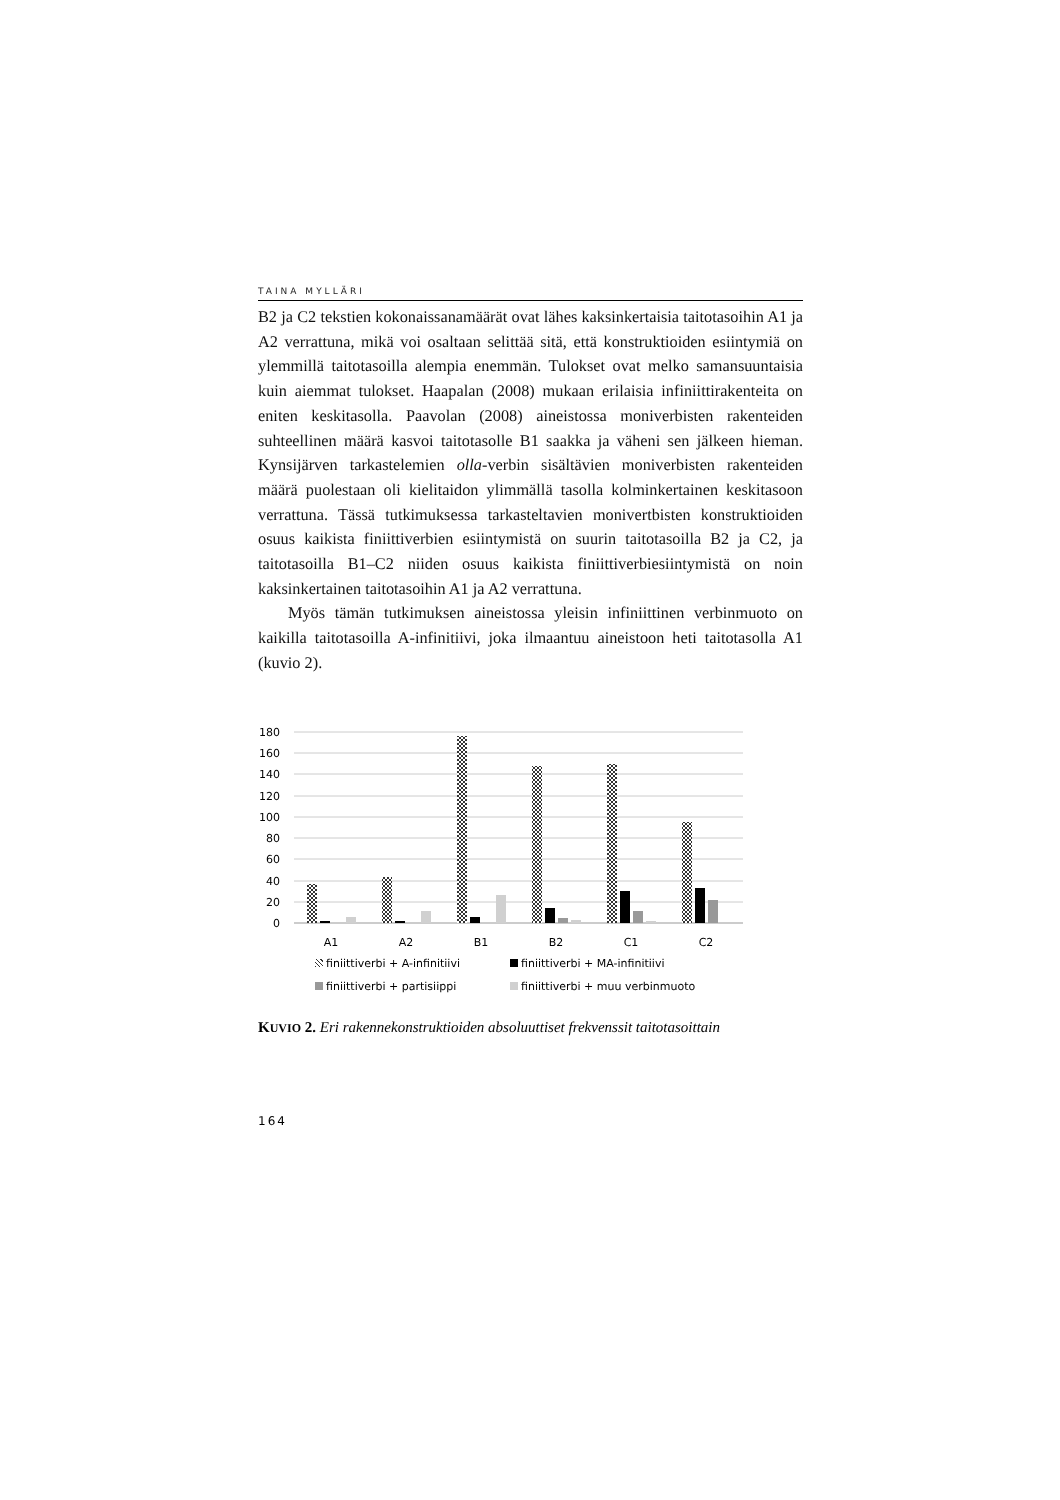TAINA MYLLÄRI
B2 ja C2 tekstien kokonaissanamäärät ovat lähes kaksinkertaisia taito­tasoihin A1 ja A2 verrattuna, mikä voi osaltaan selittää sitä, että konst­ruktioiden esiintymiä on ylemmillä taitotasoilla alempia enemmän. Tulokset ovat melko samansuuntaisia kuin aiemmat tulokset. Haapa­lan (2008) mukaan erilaisia infiniittirakenteita on eniten keskitasolla. Paavolan (2008) aineistossa moniverbisten rakenteiden suhteellinen määrä kasvoi taitotasolle B1 saakka ja väheni sen jälkeen hieman. Kynsi­järven tarkastelemien olla-verbin sisältävien moniverbisten rakenteiden määrä puolestaan oli kielitaidon ylimmällä tasolla kolminkertainen keskitasoon verrattuna. Tässä tutkimuksessa tarkasteltavien monivertbisten konstruktioiden osuus kaikista finiittiverbien esiintymistä on suurin taitotasoilla B2 ja C2, ja taitotasoilla B1–C2 niiden osuus kaikista finiittiverbiesiintymistä on noin kaksinkertainen taitotasoihin A1 ja A2 verrattuna.
Myös tämän tutkimuksen aineistossa yleisin infiniittinen verbin­muoto on kaikilla taitotasoilla A-infinitiivi, joka ilmaantuu aineistoon heti taitotasolla A1 (kuvio 2).
180
160
140
120
100
80
60
40
20
0
A1
A2
B1
B2
C1
C2
finiittiverbi + A-infinitiivi finiittiverbi + MA-infinitiivi finiittiverbi + partisiippi finiittiverbi + muu verbinmuoto
KUVIO 2. Eri rakennekonstruktioiden absoluuttiset frekvenssit taitotasoittain
164